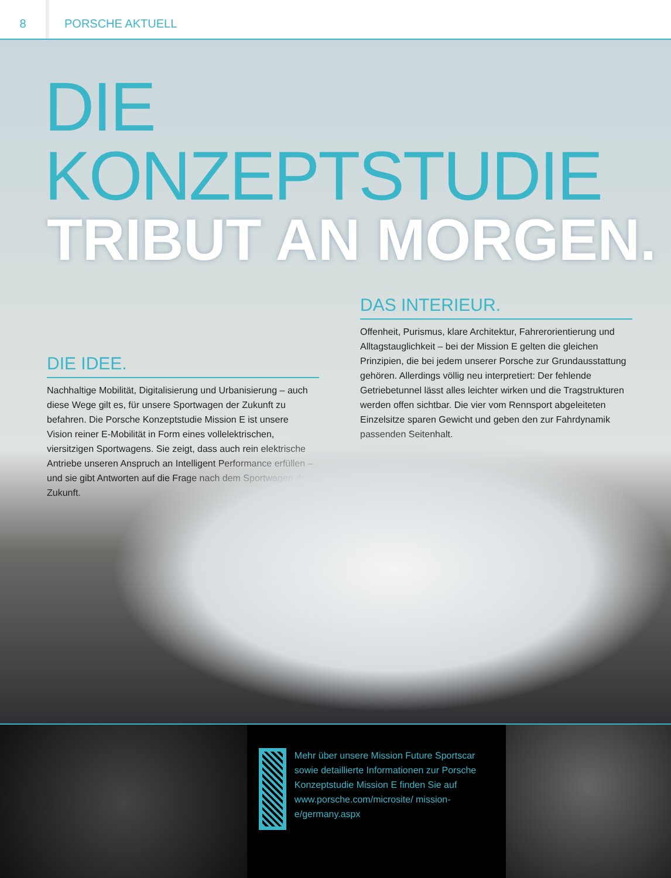8
PORSCHE AKTUELL
DIE KONZEPTSTUDIE
TRIBUT AN MORGEN.
DIE IDEE.
Nachhaltige Mobilität, Digitalisierung und Urbanisierung – auch diese Wege gilt es, für unsere Sportwagen der Zukunft zu befahren. Die Porsche Konzeptstudie Mission E ist unsere Vision reiner E-Mobilität in Form eines vollelektrischen, viersitzigen Sportwagens. Sie zeigt, dass auch rein elektrische Antriebe unseren Anspruch an Intelligent Performance erfüllen – und sie gibt Antworten auf die Frage nach dem Sportwagen der Zukunft.
DAS INTERIEUR.
Offenheit, Purismus, klare Architektur, Fahrerorientierung und Alltagstauglichkeit – bei der Mission E gelten die gleichen Prinzipien, die bei jedem unserer Porsche zur Grundausstattung gehören. Allerdings völlig neu interpretiert: Der fehlende Getriebetunnel lässt alles leichter wirken und die Tragstrukturen werden offen sichtbar. Die vier vom Rennsport abgeleiteten Einzelsitze sparen Gewicht und geben den zur Fahrdynamik passenden Seitenhalt.
Mehr über unsere Mission Future Sportscar sowie detaillierte Informationen zur Porsche Konzeptstudie Mission E finden Sie auf www.porsche.com/microsite/ mission-e/germany.aspx